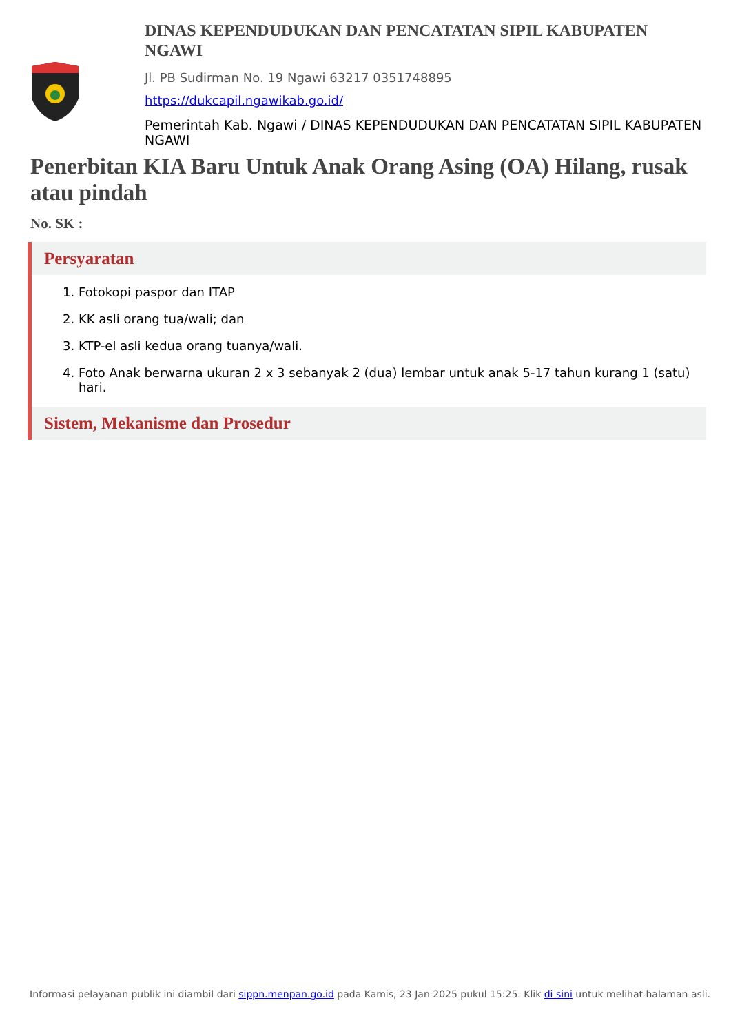DINAS KEPENDUDUKAN DAN PENCATATAN SIPIL KABUPATEN NGAWI
Jl. PB Sudirman No. 19 Ngawi 63217 0351748895
https://dukcapil.ngawikab.go.id/
Pemerintah Kab. Ngawi / DINAS KEPENDUDUKAN DAN PENCATATAN SIPIL KABUPATEN NGAWI
Penerbitan KIA Baru Untuk Anak Orang Asing (OA) Hilang, rusak atau pindah
No. SK :
Persyaratan
1. Fotokopi paspor dan ITAP
2. KK asli orang tua/wali; dan
3. KTP-el asli kedua orang tuanya/wali.
4. Foto Anak berwarna ukuran 2 x 3 sebanyak 2 (dua) lembar untuk anak 5-17 tahun kurang 1 (satu) hari.
Sistem, Mekanisme dan Prosedur
Informasi pelayanan publik ini diambil dari sippn.menpan.go.id pada Kamis, 23 Jan 2025 pukul 15:25. Klik di sini untuk melihat halaman asli.